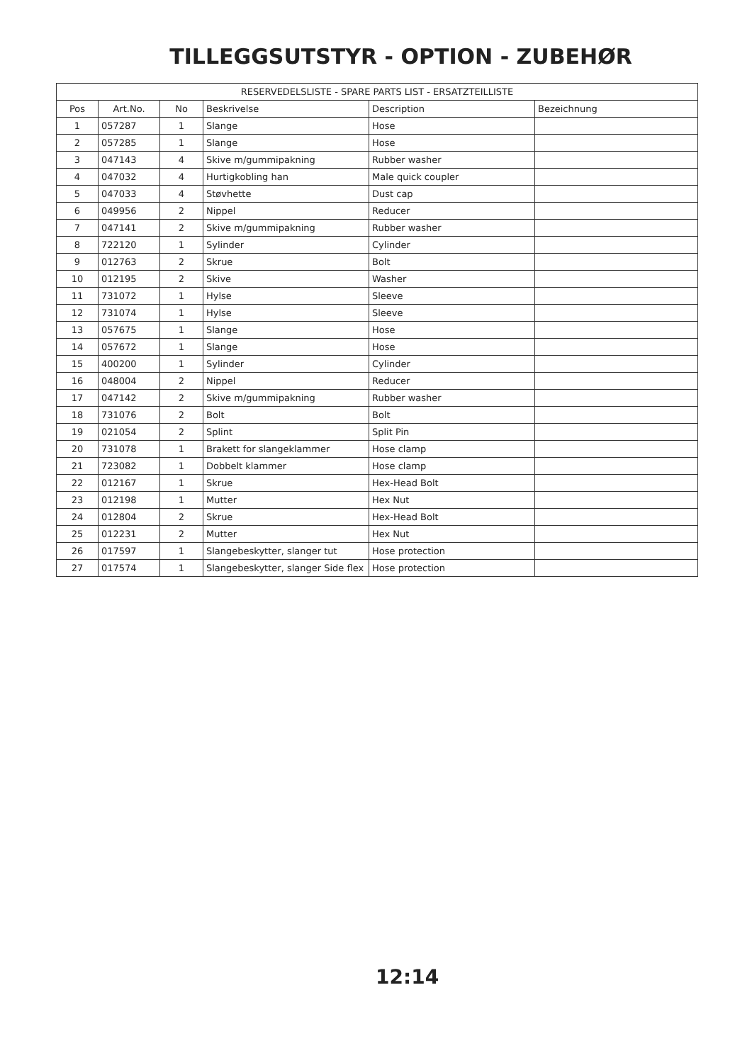TILLEGGSUTSTYR - OPTION - ZUBEHØR
| RESERVEDELSLISTE - SPARE PARTS LIST - ERSATZTEILLISTE | | | | | |
| --- | --- | --- | --- | --- | --- |
| Pos | Art.No. | No | Beskrivelse | Description | Bezeichnung |
| 1 | 057287 | 1 | Slange | Hose | |
| 2 | 057285 | 1 | Slange | Hose | |
| 3 | 047143 | 4 | Skive m/gummipakning | Rubber washer | |
| 4 | 047032 | 4 | Hurtigkobling han | Male quick coupler | |
| 5 | 047033 | 4 | Støvhette | Dust cap | |
| 6 | 049956 | 2 | Nippel | Reducer | |
| 7 | 047141 | 2 | Skive m/gummipakning | Rubber washer | |
| 8 | 722120 | 1 | Sylinder | Cylinder | |
| 9 | 012763 | 2 | Skrue | Bolt | |
| 10 | 012195 | 2 | Skive | Washer | |
| 11 | 731072 | 1 | Hylse | Sleeve | |
| 12 | 731074 | 1 | Hylse | Sleeve | |
| 13 | 057675 | 1 | Slange | Hose | |
| 14 | 057672 | 1 | Slange | Hose | |
| 15 | 400200 | 1 | Sylinder | Cylinder | |
| 16 | 048004 | 2 | Nippel | Reducer | |
| 17 | 047142 | 2 | Skive m/gummipakning | Rubber washer | |
| 18 | 731076 | 2 | Bolt | Bolt | |
| 19 | 021054 | 2 | Splint | Split Pin | |
| 20 | 731078 | 1 | Brakett for slangeklammer | Hose clamp | |
| 21 | 723082 | 1 | Dobbelt klammer | Hose clamp | |
| 22 | 012167 | 1 | Skrue | Hex-Head Bolt | |
| 23 | 012198 | 1 | Mutter | Hex Nut | |
| 24 | 012804 | 2 | Skrue | Hex-Head Bolt | |
| 25 | 012231 | 2 | Mutter | Hex Nut | |
| 26 | 017597 | 1 | Slangebeskytter, slanger tut | Hose protection | |
| 27 | 017574 | 1 | Slangebeskytter, slanger Side flex | Hose protection | |
12:14